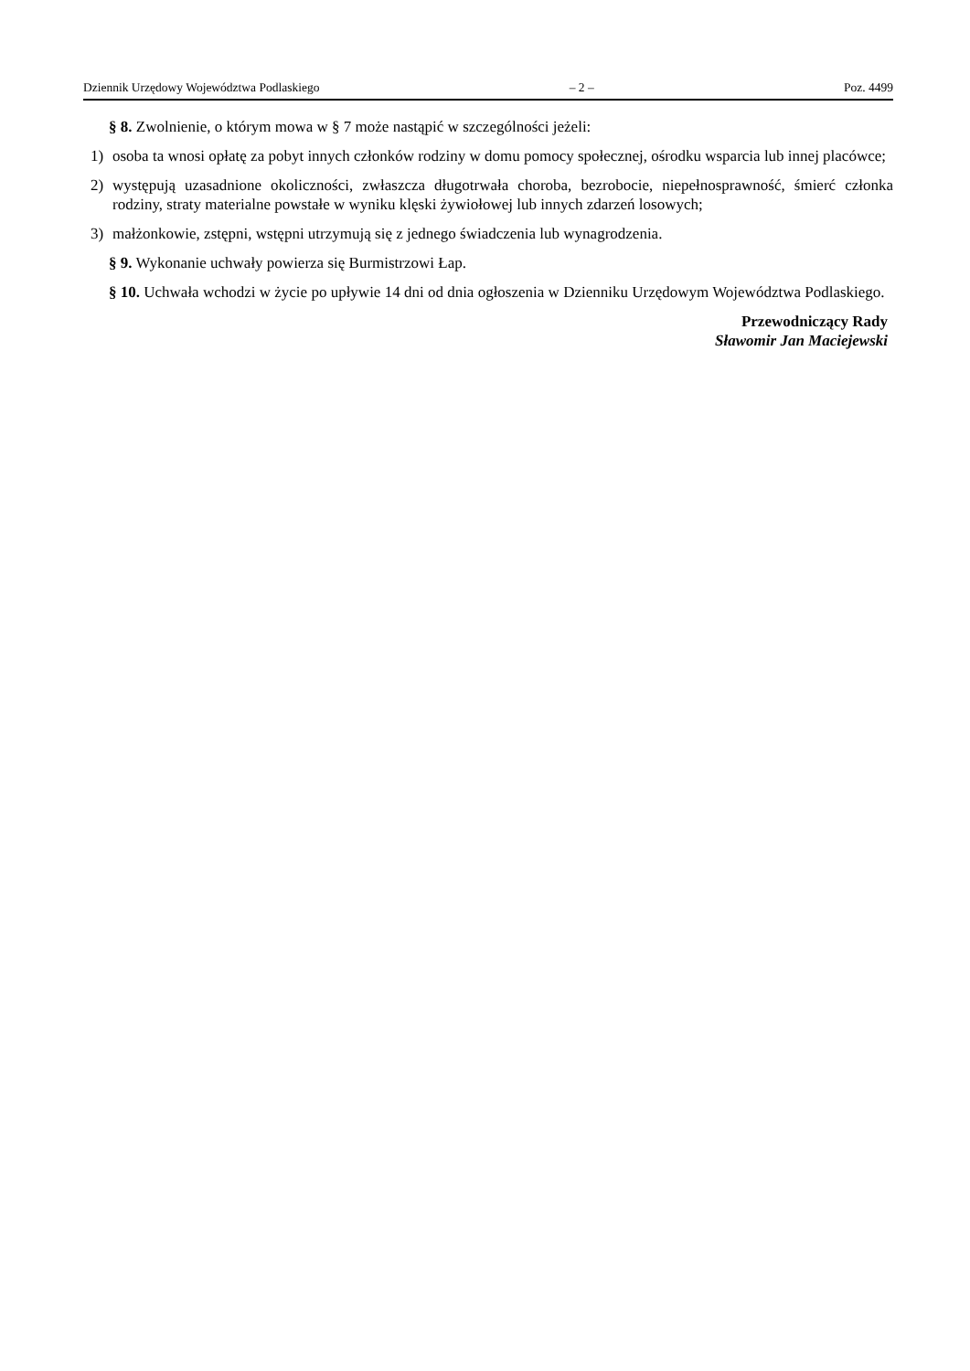Dziennik Urzędowy Województwa Podlaskiego – 2 – Poz. 4499
§ 8. Zwolnienie, o którym mowa w § 7 może nastąpić w szczególności jeżeli:
1) osoba ta wnosi opłatę za pobyt innych członków rodziny w domu pomocy społecznej, ośrodku wsparcia lub innej placówce;
2) występują uzasadnione okoliczności, zwłaszcza długotrwała choroba, bezrobocie, niepełnosprawność, śmierć członka rodziny, straty materialne powstałe w wyniku klęski żywiołowej lub innych zdarzeń losowych;
3) małżonkowie, zstępni, wstępni utrzymują się z jednego świadczenia lub wynagrodzenia.
§ 9. Wykonanie uchwały powierza się Burmistrzowi Łap.
§ 10. Uchwała wchodzi w życie po upływie 14 dni od dnia ogłoszenia w Dzienniku Urzędowym Województwa Podlaskiego.
Przewodniczący Rady
Sławomir Jan Maciejewski